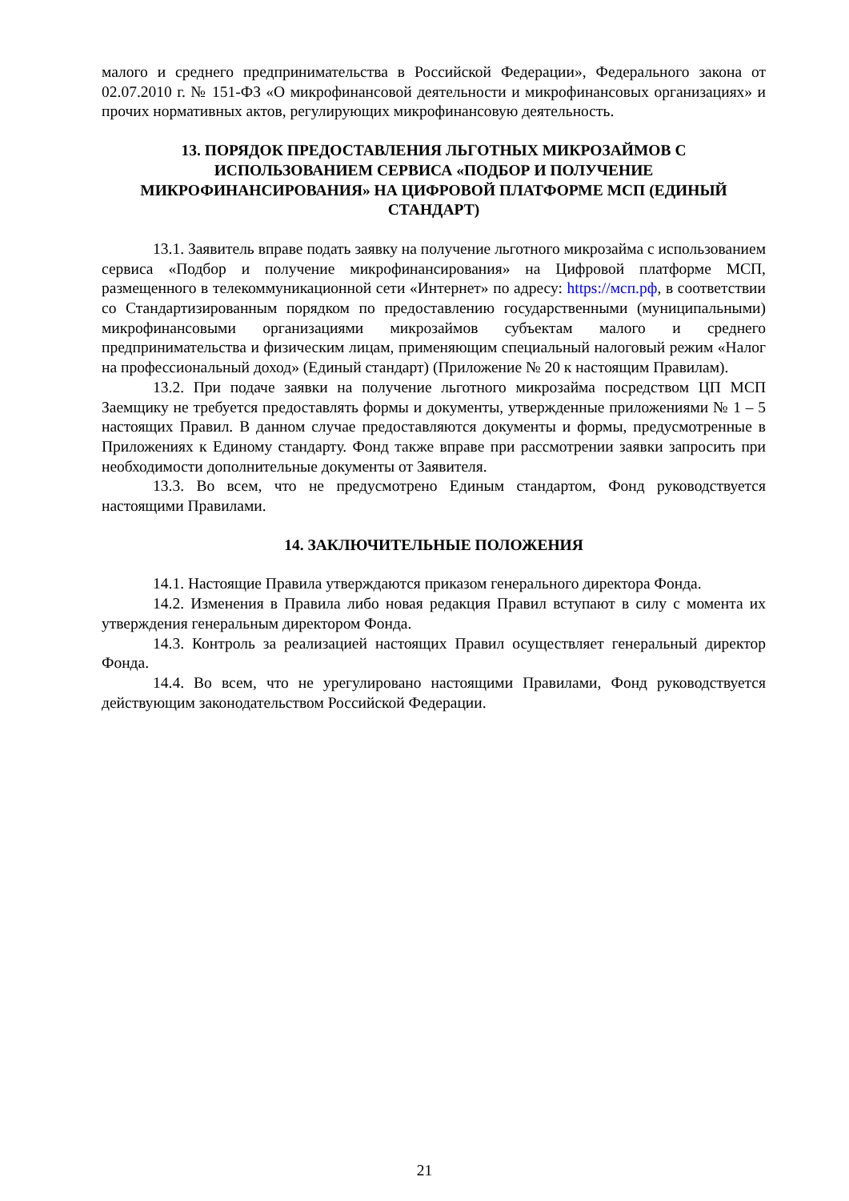малого и среднего предпринимательства в Российской Федерации», Федерального закона от 02.07.2010 г. № 151-ФЗ «О микрофинансовой деятельности и микрофинансовых организациях» и прочих нормативных актов, регулирующих микрофинансовую деятельность.
13. ПОРЯДОК ПРЕДОСТАВЛЕНИЯ ЛЬГОТНЫХ МИКРОЗАЙМОВ С ИСПОЛЬЗОВАНИЕМ СЕРВИСА «ПОДБОР И ПОЛУЧЕНИЕ МИКРОФИНАНСИРОВАНИЯ» НА ЦИФРОВОЙ ПЛАТФОРМЕ МСП (ЕДИНЫЙ СТАНДАРТ)
13.1. Заявитель вправе подать заявку на получение льготного микрозайма с использованием сервиса «Подбор и получение микрофинансирования» на Цифровой платформе МСП, размещенного в телекоммуникационной сети «Интернет» по адресу: https://мсп.рф, в соответствии со Стандартизированным порядком по предоставлению государственными (муниципальными) микрофинансовыми организациями микрозаймов субъектам малого и среднего предпринимательства и физическим лицам, применяющим специальный налоговый режим «Налог на профессиональный доход» (Единый стандарт) (Приложение № 20 к настоящим Правилам).
13.2. При подаче заявки на получение льготного микрозайма посредством ЦП МСП Заемщику не требуется предоставлять формы и документы, утвержденные приложениями № 1 – 5 настоящих Правил. В данном случае предоставляются документы и формы, предусмотренные в Приложениях к Единому стандарту. Фонд также вправе при рассмотрении заявки запросить при необходимости дополнительные документы от Заявителя.
13.3. Во всем, что не предусмотрено Единым стандартом, Фонд руководствуется настоящими Правилами.
14. ЗАКЛЮЧИТЕЛЬНЫЕ ПОЛОЖЕНИЯ
14.1. Настоящие Правила утверждаются приказом генерального директора Фонда.
14.2. Изменения в Правила либо новая редакция Правил вступают в силу с момента их утверждения генеральным директором Фонда.
14.3. Контроль за реализацией настоящих Правил осуществляет генеральный директор Фонда.
14.4. Во всем, что не урегулировано настоящими Правилами, Фонд руководствуется действующим законодательством Российской Федерации.
21